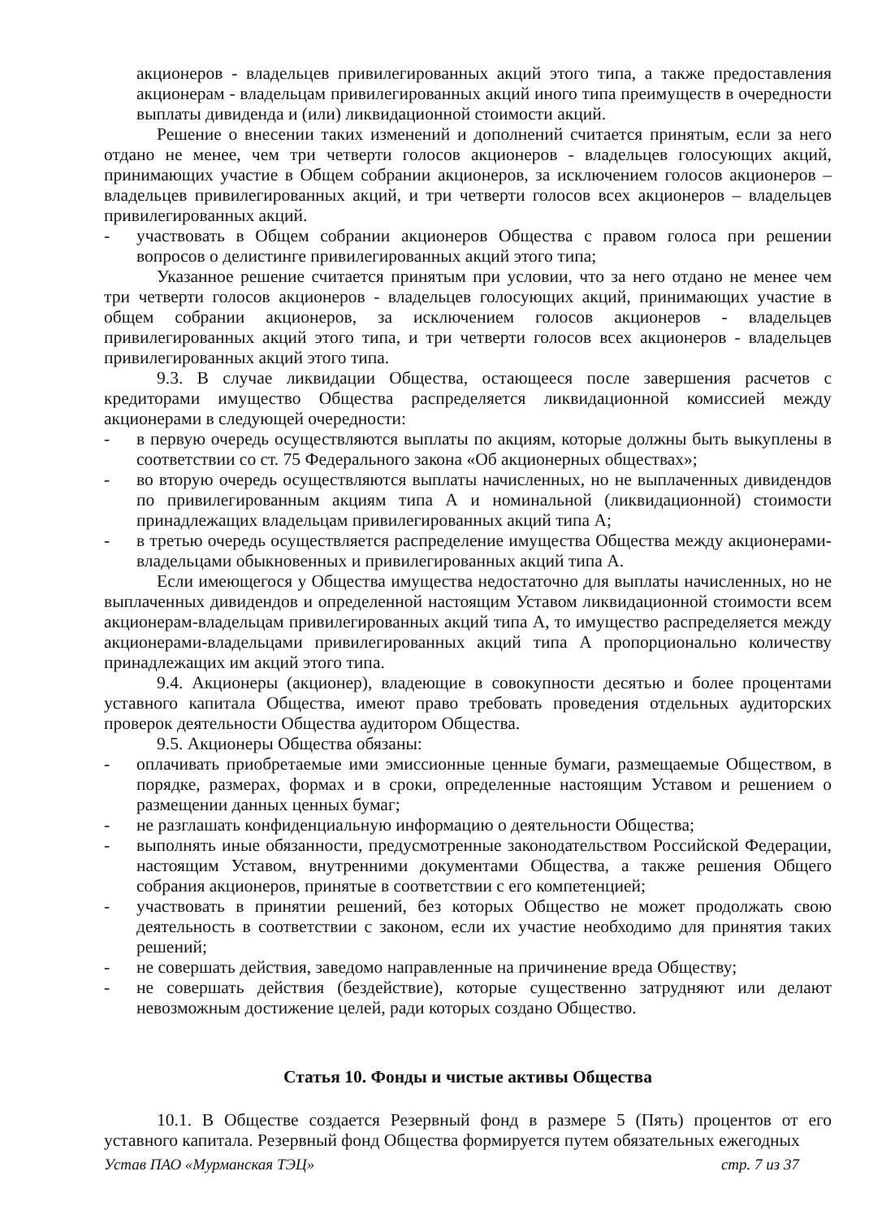акционеров - владельцев привилегированных акций этого типа, а также предоставления акционерам - владельцам привилегированных акций иного типа преимуществ в очередности выплаты дивиденда и (или) ликвидационной стоимости акций.
Решение о внесении таких изменений и дополнений считается принятым, если за него отдано не менее, чем три четверти голосов акционеров - владельцев голосующих акций, принимающих участие в Общем собрании акционеров, за исключением голосов акционеров – владельцев привилегированных акций, и три четверти голосов всех акционеров – владельцев привилегированных акций.
- участвовать в Общем собрании акционеров Общества с правом голоса при решении вопросов о делистинге привилегированных акций этого типа;
Указанное решение считается принятым при условии, что за него отдано не менее чем три четверти голосов акционеров - владельцев голосующих акций, принимающих участие в общем собрании акционеров, за исключением голосов акционеров - владельцев привилегированных акций этого типа, и три четверти голосов всех акционеров - владельцев привилегированных акций этого типа.
9.3. В случае ликвидации Общества, остающееся после завершения расчетов с кредиторами имущество Общества распределяется ликвидационной комиссией между акционерами в следующей очередности:
- в первую очередь осуществляются выплаты по акциям, которые должны быть выкуплены в соответствии со ст. 75 Федерального закона «Об акционерных обществах»;
- во вторую очередь осуществляются выплаты начисленных, но не выплаченных дивидендов по привилегированным акциям типа А и номинальной (ликвидационной) стоимости принадлежащих владельцам привилегированных акций типа А;
- в третью очередь осуществляется распределение имущества Общества между акционерами-владельцами обыкновенных и привилегированных акций типа А.
Если имеющегося у Общества имущества недостаточно для выплаты начисленных, но не выплаченных дивидендов и определенной настоящим Уставом ликвидационной стоимости всем акционерам-владельцам привилегированных акций типа А, то имущество распределяется между акционерами-владельцами привилегированных акций типа А пропорционально количеству принадлежащих им акций этого типа.
9.4. Акционеры (акционер), владеющие в совокупности десятью и более процентами уставного капитала Общества, имеют право требовать проведения отдельных аудиторских проверок деятельности Общества аудитором Общества.
9.5. Акционеры Общества обязаны:
- оплачивать приобретаемые ими эмиссионные ценные бумаги, размещаемые Обществом, в порядке, размерах, формах и в сроки, определенные настоящим Уставом и решением о размещении данных ценных бумаг;
- не разглашать конфиденциальную информацию о деятельности Общества;
- выполнять иные обязанности, предусмотренные законодательством Российской Федерации, настоящим Уставом, внутренними документами Общества, а также решения Общего собрания акционеров, принятые в соответствии с его компетенцией;
- участвовать в принятии решений, без которых Общество не может продолжать свою деятельность в соответствии с законом, если их участие необходимо для принятия таких решений;
- не совершать действия, заведомо направленные на причинение вреда Обществу;
- не совершать действия (бездействие), которые существенно затрудняют или делают невозможным достижение целей, ради которых создано Общество.
Статья 10. Фонды и чистые активы Общества
10.1. В Обществе создается Резервный фонд в размере 5 (Пять) процентов от его уставного капитала. Резервный фонд Общества формируется путем обязательных ежегодных
Устав ПАО «Мурманская ТЭЦ» стр. 7 из 37